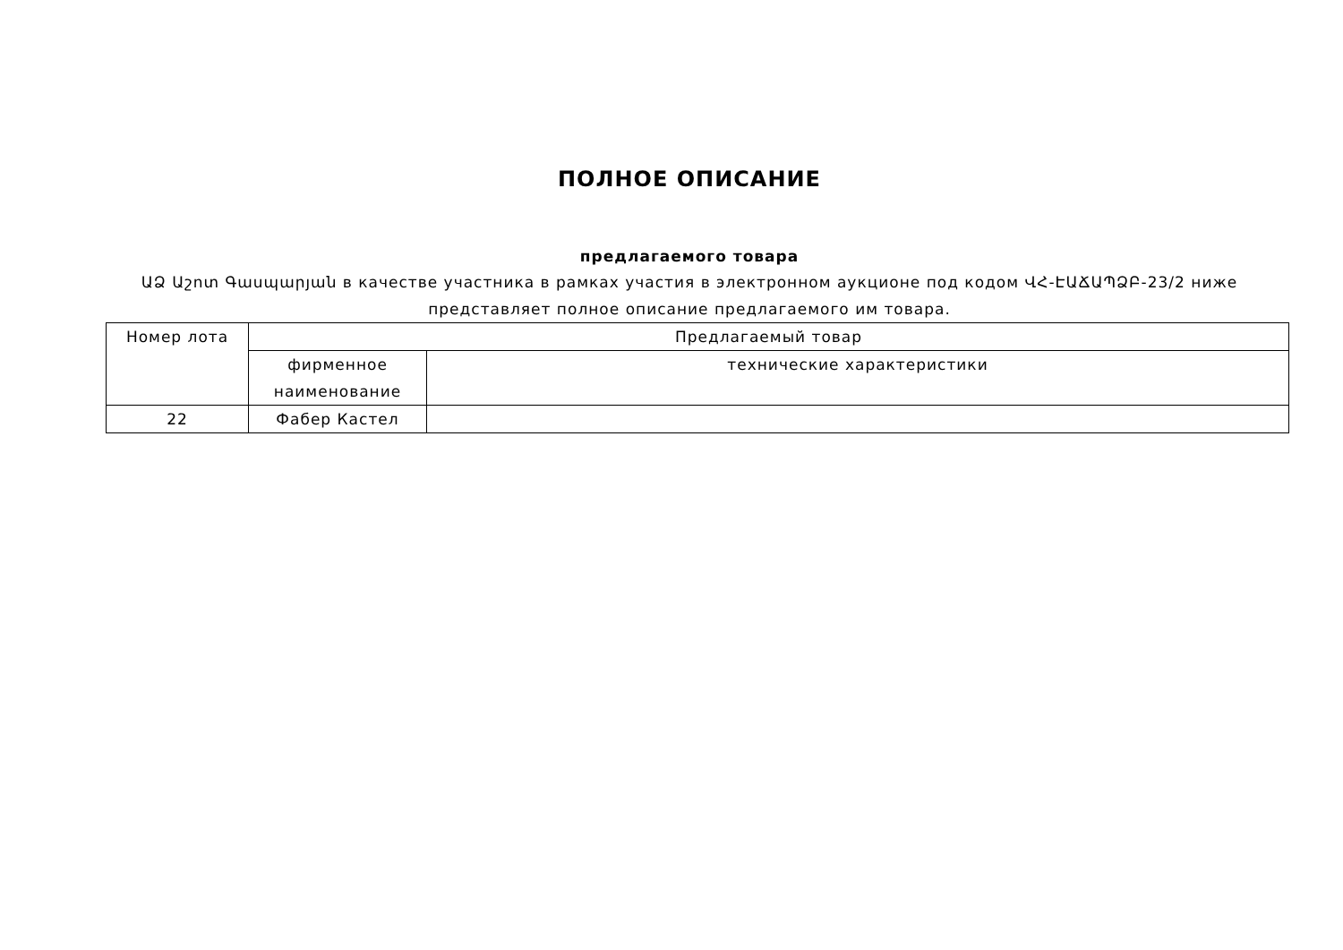ПОЛНОЕ ОПИСАНИЕ
предлагаемого товара
ԱՁ Աշոտ Գասպարյան в качестве участника в рамках участия в электронном аукционе под кодом ՎՀ-ԷԱՃԱՊՁԲ-23/2 ниже представляет полное описание предлагаемого им товара.
| Номер лота | Предлагаемый товар | |
| --- | --- | --- |
| | фирменное наименование | технические характеристики |
| 22 | Фабер Кастел | |